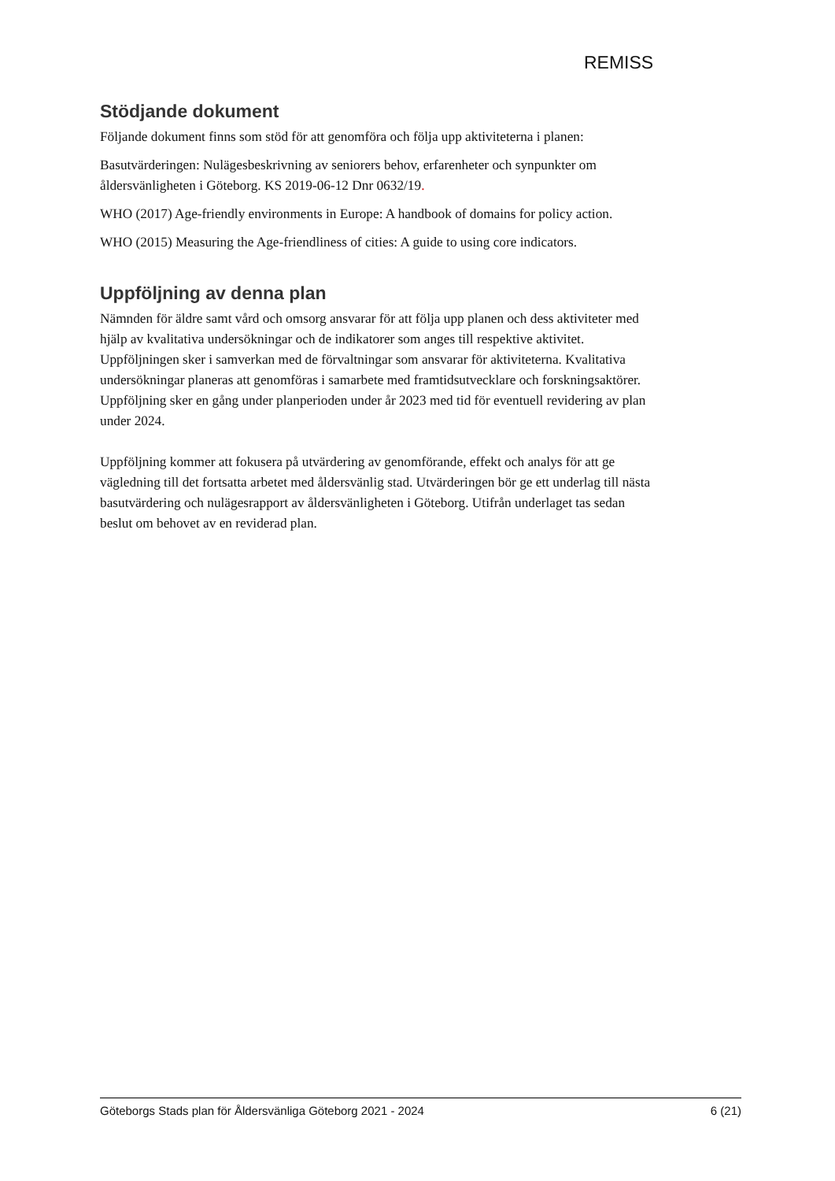REMISS
Stödjande dokument
Följande dokument finns som stöd för att genomföra och följa upp aktiviteterna i planen:
Basutvärderingen: Nulägesbeskrivning av seniorers behov, erfarenheter och synpunkter om åldersvänligheten i Göteborg. KS 2019-06-12 Dnr 0632/19.
WHO (2017) Age-friendly environments in Europe: A handbook of domains for policy action.
WHO (2015) Measuring the Age-friendliness of cities: A guide to using core indicators.
Uppföljning av denna plan
Nämnden för äldre samt vård och omsorg ansvarar för att följa upp planen och dess aktiviteter med hjälp av kvalitativa undersökningar och de indikatorer som anges till respektive aktivitet. Uppföljningen sker i samverkan med de förvaltningar som ansvarar för aktiviteterna. Kvalitativa undersökningar planeras att genomföras i samarbete med framtidsutvecklare och forskningsaktörer. Uppföljning sker en gång under planperioden under år 2023 med tid för eventuell revidering av plan under 2024.
Uppföljning kommer att fokusera på utvärdering av genomförande, effekt och analys för att ge vägledning till det fortsatta arbetet med åldersvänlig stad. Utvärderingen bör ge ett underlag till nästa basutvärdering och nulägesrapport av åldersvänligheten i Göteborg. Utifrån underlaget tas sedan beslut om behovet av en reviderad plan.
Göteborgs Stads plan för Åldersvänliga Göteborg 2021 - 2024 6 (21)